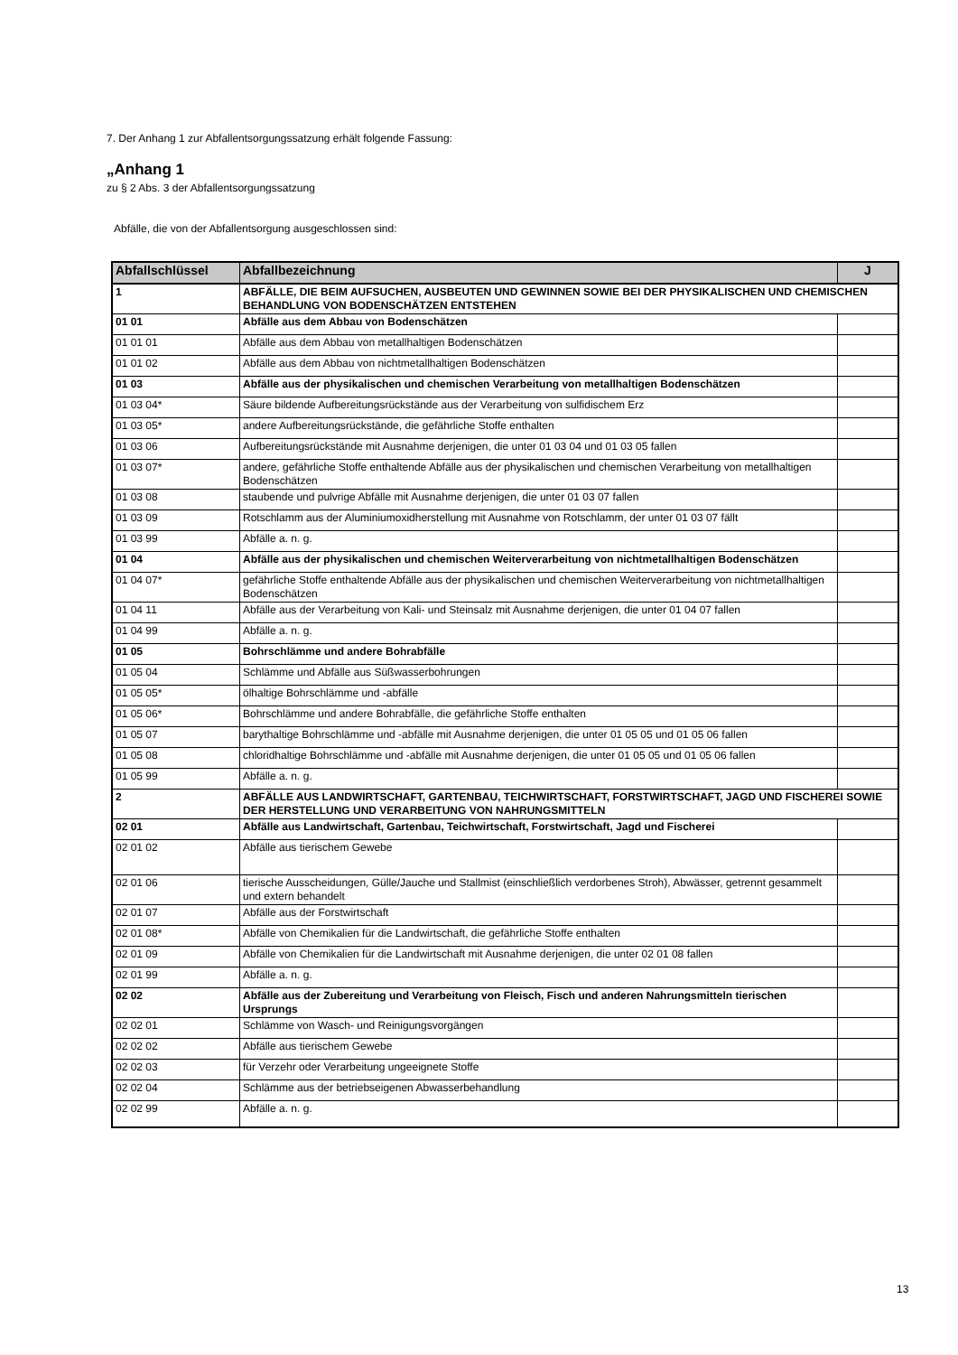7. Der Anhang 1 zur Abfallentsorgungssatzung erhält folgende Fassung:
„Anhang 1
zu § 2 Abs. 3 der Abfallentsorgungssatzung
Abfälle, die von der Abfallentsorgung ausgeschlossen sind:
| Abfallschlüssel | Abfallbezeichnung | J |
| --- | --- | --- |
| 1 | ABFÄLLE, DIE BEIM AUFSUCHEN, AUSBEUTEN UND GEWINNEN SOWIE BEI DER PHYSIKALISCHEN UND CHEMISCHEN BEHANDLUNG VON BODENSCHÄTZEN ENTSTEHEN | |
| 01 01 | Abfälle aus dem Abbau von Bodenschätzen | |
| 01 01 01 | Abfälle aus dem Abbau von metallhaltigen Bodenschätzen | |
| 01 01 02 | Abfälle aus dem Abbau von nichtmetallhaltigen Bodenschätzen | |
| 01 03 | Abfälle aus der physikalischen und chemischen Verarbeitung von metallhaltigen Bodenschätzen | |
| 01 03 04* | Säure bildende Aufbereitungsrückstände aus der Verarbeitung von sulfidischem Erz | |
| 01 03 05* | andere Aufbereitungsrückstände, die gefährliche Stoffe enthalten | |
| 01 03 06 | Aufbereitungsrückstände mit Ausnahme derjenigen, die unter 01 03 04 und 01 03 05 fallen | |
| 01 03 07* | andere, gefährliche Stoffe enthaltende Abfälle aus der physikalischen und chemischen Verarbeitung von metallhaltigen Bodenschätzen | |
| 01 03 08 | staubende und pulvrige Abfälle mit Ausnahme derjenigen, die unter 01 03 07 fallen | |
| 01 03 09 | Rotschlamm aus der Aluminiumoxidherstellung mit Ausnahme von Rotschlamm, der unter 01 03 07 fällt | |
| 01 03 99 | Abfälle a. n. g. | |
| 01 04 | Abfälle aus der physikalischen und chemischen Weiterverarbeitung von nichtmetallhaltigen Bodenschätzen | |
| 01 04 07* | gefährliche Stoffe enthaltende Abfälle aus der physikalischen und chemischen Weiterverarbeitung von nichtmetallhaltigen Bodenschätzen | |
| 01 04 11 | Abfälle aus der Verarbeitung von Kali- und Steinsalz mit Ausnahme derjenigen, die unter 01 04 07 fallen | |
| 01 04 99 | Abfälle a. n. g. | |
| 01 05 | Bohrschlämme und andere Bohrabfälle | |
| 01 05 04 | Schlämme und Abfälle aus Süßwasserbohrungen | |
| 01 05 05* | ölhaltige Bohrschlämme und -abfälle | |
| 01 05 06* | Bohrschlämme und andere Bohrabfälle, die gefährliche Stoffe enthalten | |
| 01 05 07 | barythaltige Bohrschlämme und -abfälle mit Ausnahme derjenigen, die unter 01 05 05 und 01 05 06 fallen | |
| 01 05 08 | chloridhaltige Bohrschlämme und -abfälle mit Ausnahme derjenigen, die unter 01 05 05 und 01 05 06 fallen | |
| 01 05 99 | Abfälle a. n. g. | |
| 2 | ABFÄLLE AUS LANDWIRTSCHAFT, GARTENBAU, TEICHWIRTSCHAFT, FORSTWIRTSCHAFT, JAGD UND FISCHEREI SOWIE DER HERSTELLUNG UND VERARBEITUNG VON NAHRUNGSMITTELN | |
| 02 01 | Abfälle aus Landwirtschaft, Gartenbau, Teichwirtschaft, Forstwirtschaft, Jagd und Fischerei | |
| 02 01 02 | Abfälle aus tierischem Gewebe | |
| 02 01 06 | tierische Ausscheidungen, Gülle/Jauche und Stallmist (einschließlich verdorbenes Stroh), Abwässer, getrennt gesammelt und extern behandelt | |
| 02 01 07 | Abfälle aus der Forstwirtschaft | |
| 02 01 08* | Abfälle von Chemikalien für die Landwirtschaft, die gefährliche Stoffe enthalten | |
| 02 01 09 | Abfälle von Chemikalien für die Landwirtschaft mit Ausnahme derjenigen, die unter 02 01 08 fallen | |
| 02 01 99 | Abfälle a. n. g. | |
| 02 02 | Abfälle aus der Zubereitung und Verarbeitung von Fleisch, Fisch und anderen Nahrungsmitteln tierischen Ursprungs | |
| 02 02 01 | Schlämme von Wasch- und Reinigungsvorgängen | |
| 02 02 02 | Abfälle aus tierischem Gewebe | |
| 02 02 03 | für Verzehr oder Verarbeitung ungeeignete Stoffe | |
| 02 02 04 | Schlämme aus der betriebseigenen Abwasserbehandlung | |
| 02 02 99 | Abfälle a. n. g. | |
13